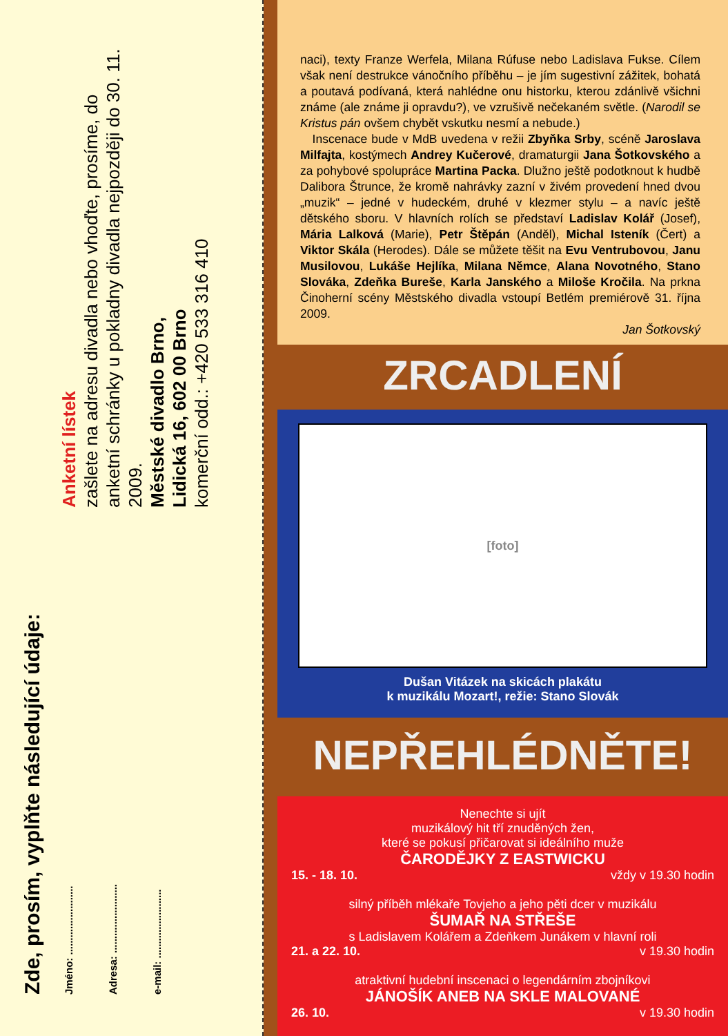Zde, prosím, vyplňte následující údaje:
Jméno: ........................
Adresa: ........................
e-mail: ........................
Anketní lístek
zašlete na adresu divadla nebo vhoďte, prosíme, do anketní schránky u pokladny divadla nejpozději do 30. 11. 2009.
Městské divadlo Brno,
Lidická 16, 602 00 Brno
komerční odd.: +420 533 316 410
naci), texty Franze Werfela, Milana Rúfuse nebo Ladislava Fukse. Cílem však není destrukce vánočního příběhu – je jím sugestivní zážitek, bohatá a poutavá podívaná, která nahlédne onu historku, kterou zdánlivě všichni známe (ale známe ji opravdu?), ve vzrušivě nečekaném světle. (Narodil se Kristus pán ovšem chybět vskutku nesmí a nebude.)
Inscenace bude v MdB uvedena v režii Zbyňka Srby, scéně Jaroslava Milfajta, kostýmech Andrey Kučerové, dramaturgii Jana Šotkovského a za pohybové spolupráce Martina Packa. Dlužno ještě podotknout k hudbě Dalibora Štrunce, že kromě nahrávky zazní v živém provedení hned dvou „muzik“ – jedné v hudeckém, druhé v klezmer stylu – a navíc ještě dětského sboru. V hlavních rolích se představí Ladislav Kolář (Josef), Mária Lalková (Marie), Petr Štěpán (Anděl), Michal Isteník (Čert) a Viktor Skála (Herodes). Dále se můžete těšit na Evu Ventrubovou, Janu Musilovou, Lukáše Hejlíka, Milana Němce, Alana Novotného, Stano Slováka, Zdeňka Bureše, Karla Janského a Miloše Kročila. Na prkna Činoherní scény Městského divadla vstoupí Betlém premiérově 31. října 2009.
Jan Šotkovský
ZRCADLENÍ
[foto]
Dušan Vitázek na skicách plakátu
k muzikálu Mozart!, režie: Stano Slovák
NEPŘEHLÉDNĚTE!
Nenechte si ujít
muzikálový hit tří znuděných žen,
které se pokusí přičarovat si ideálního muže
ČARODĚJKY Z EASTWICKU
15. - 18. 10. vždy v 19.30 hodin
silný příběh mlékaře Tovjeho a jeho pěti dcer v muzikálu
ŠUMAŘ NA STŘEŠE
s Ladislavem Kolářem a Zdeňkem Junákem v hlavní roli
21. a 22. 10. v 19.30 hodin
atraktivní hudební inscenaci o legendárním zbojníkovi
JÁNOŠÍK ANEB NA SKLE MALOVANÉ
26. 10. v 19.30 hodin